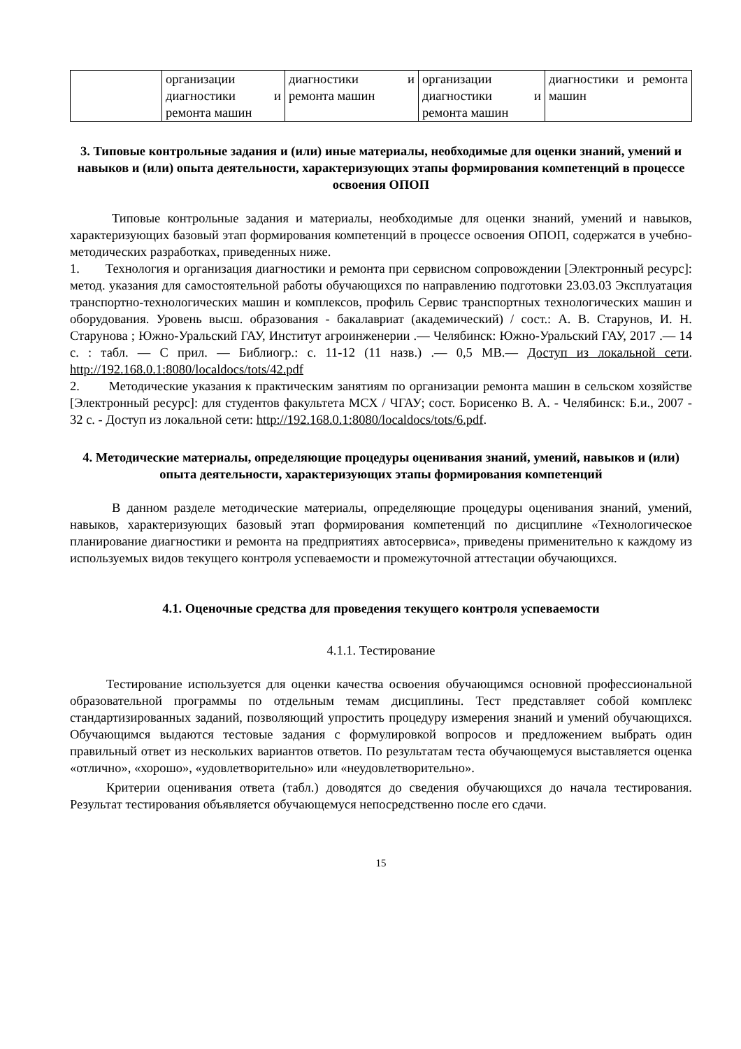| | организации диагностики и ремонта машин | диагностики и ремонта машин | организации диагностики и ремонта машин | диагностики и ремонта машин |
3. Типовые контрольные задания и (или) иные материалы, необходимые для оценки знаний, умений и навыков и (или) опыта деятельности, характеризующих этапы формирования компетенций в процессе освоения ОПОП
Типовые контрольные задания и материалы, необходимые для оценки знаний, умений и навыков, характеризующих базовый этап формирования компетенций в процессе освоения ОПОП, содержатся в учебно-методических разработках, приведенных ниже.
1. Технология и организация диагностики и ремонта при сервисном сопровождении [Электронный ресурс]: метод. указания для самостоятельной работы обучающихся по направлению подготовки 23.03.03 Эксплуатация транспортно-технологических машин и комплексов, профиль Сервис транспортных технологических машин и оборудования. Уровень высш. образования - бакалавриат (академический) / сост.: А. В. Старунов, И. Н. Старунова ; Южно-Уральский ГАУ, Институт агроинженерии .— Челябинск: Южно-Уральский ГАУ, 2017 .— 14 с. : табл. — С прил. — Библиогр.: с. 11-12 (11 назв.) .— 0,5 MB.— Доступ из локальной сети. http://192.168.0.1:8080/localdocs/tots/42.pdf
2. Методические указания к практическим занятиям по организации ремонта машин в сельском хозяйстве [Электронный ресурс]: для студентов факультета МСХ / ЧГАУ; сост. Борисенко В. А. - Челябинск: Б.и., 2007 - 32 с. - Доступ из локальной сети: http://192.168.0.1:8080/localdocs/tots/6.pdf.
4. Методические материалы, определяющие процедуры оценивания знаний, умений, навыков и (или) опыта деятельности, характеризующих этапы формирования компетенций
В данном разделе методические материалы, определяющие процедуры оценивания знаний, умений, навыков, характеризующих базовый этап формирования компетенций по дисциплине «Технологическое планирование диагностики и ремонта на предприятиях автосервиса», приведены применительно к каждому из используемых видов текущего контроля успеваемости и промежуточной аттестации обучающихся.
4.1. Оценочные средства для проведения текущего контроля успеваемости
4.1.1. Тестирование
Тестирование используется для оценки качества освоения обучающимся основной профессиональной образовательной программы по отдельным темам дисциплины. Тест представляет собой комплекс стандартизированных заданий, позволяющий упростить процедуру измерения знаний и умений обучающихся. Обучающимся выдаются тестовые задания с формулировкой вопросов и предложением выбрать один правильный ответ из нескольких вариантов ответов. По результатам теста обучающемуся выставляется оценка «отлично», «хорошо», «удовлетворительно» или «неудовлетворительно».
Критерии оценивания ответа (табл.) доводятся до сведения обучающихся до начала тестирования. Результат тестирования объявляется обучающемуся непосредственно после его сдачи.
15